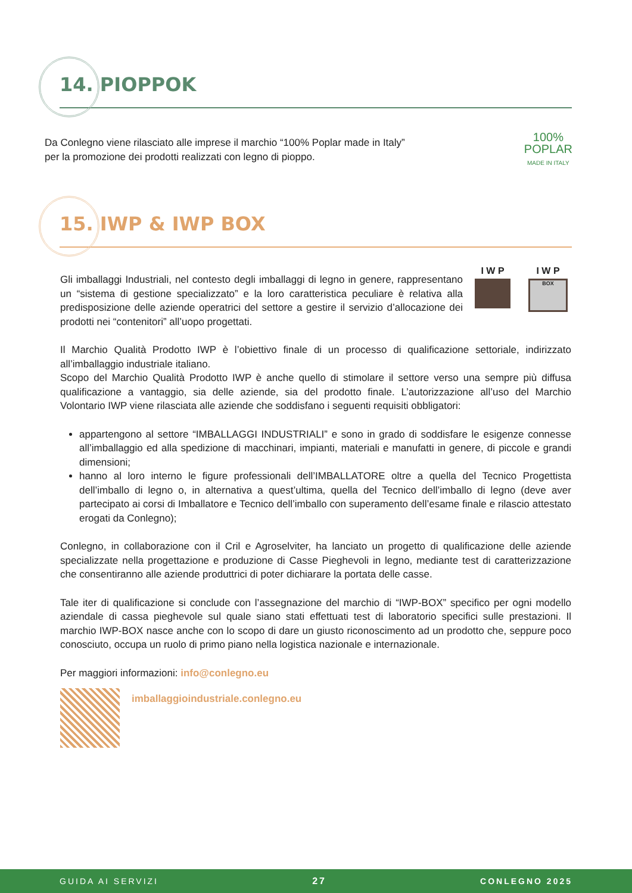14. PIOPPOK
Da Conlegno viene rilasciato alle imprese il marchio “100% Poplar made in Italy”
per la promozione dei prodotti realizzati con legno di pioppo.
100%
POPLAR
MADE IN ITALY
15. IWP & IWP BOX
Gli imballaggi Industriali, nel contesto degli imballaggi di legno in genere, rappresentano un “sistema di gestione specializzato” e la loro caratteristica peculiare è relativa alla predisposizione delle aziende operatrici del settore a gestire il servizio d’allocazione dei prodotti nei “contenitori” all’uopo progettati.
I W P I W P
BOX
Il Marchio Qualità Prodotto IWP è l’obiettivo finale di un processo di qualificazione settoriale, indirizzato all’imballaggio industriale italiano.
Scopo del Marchio Qualità Prodotto IWP è anche quello di stimolare il settore verso una sempre più diffusa qualificazione a vantaggio, sia delle aziende, sia del prodotto finale. L’autorizzazione all’uso del Marchio Volontario IWP viene rilasciata alle aziende che soddisfano i seguenti requisiti obbligatori:
appartengono al settore “IMBALLAGGI INDUSTRIALI” e sono in grado di soddisfare le esigenze connesse all’imballaggio ed alla spedizione di macchinari, impianti, materiali e manufatti in genere, di piccole e grandi dimensioni;
hanno al loro interno le figure professionali dell’IMBALLATORE oltre a quella del Tecnico Progettista dell’imballo di legno o, in alternativa a quest’ultima, quella del Tecnico dell’imballo di legno (deve aver partecipato ai corsi di Imballatore e Tecnico dell’imballo con superamento dell’esame finale e rilascio attestato erogati da Conlegno);
Conlegno, in collaborazione con il Cril e Agroselviter, ha lanciato un progetto di qualificazione delle aziende specializzate nella progettazione e produzione di Casse Pieghevoli in legno, mediante test di caratterizzazione che consentiranno alle aziende produttrici di poter dichiarare la portata delle casse.
Tale iter di qualificazione si conclude con l’assegnazione del marchio di “IWP-BOX” specifico per ogni modello aziendale di cassa pieghevole sul quale siano stati effettuati test di laboratorio specifici sulle prestazioni. Il marchio IWP-BOX nasce anche con lo scopo di dare un giusto riconoscimento ad un prodotto che, seppure poco conosciuto, occupa un ruolo di primo piano nella logistica nazionale e internazionale.
Per maggiori informazioni: info@conlegno.eu
imballaggioindustriale.conlegno.eu
GUIDA AI SERVIZI 27 CONLEGNO 2025